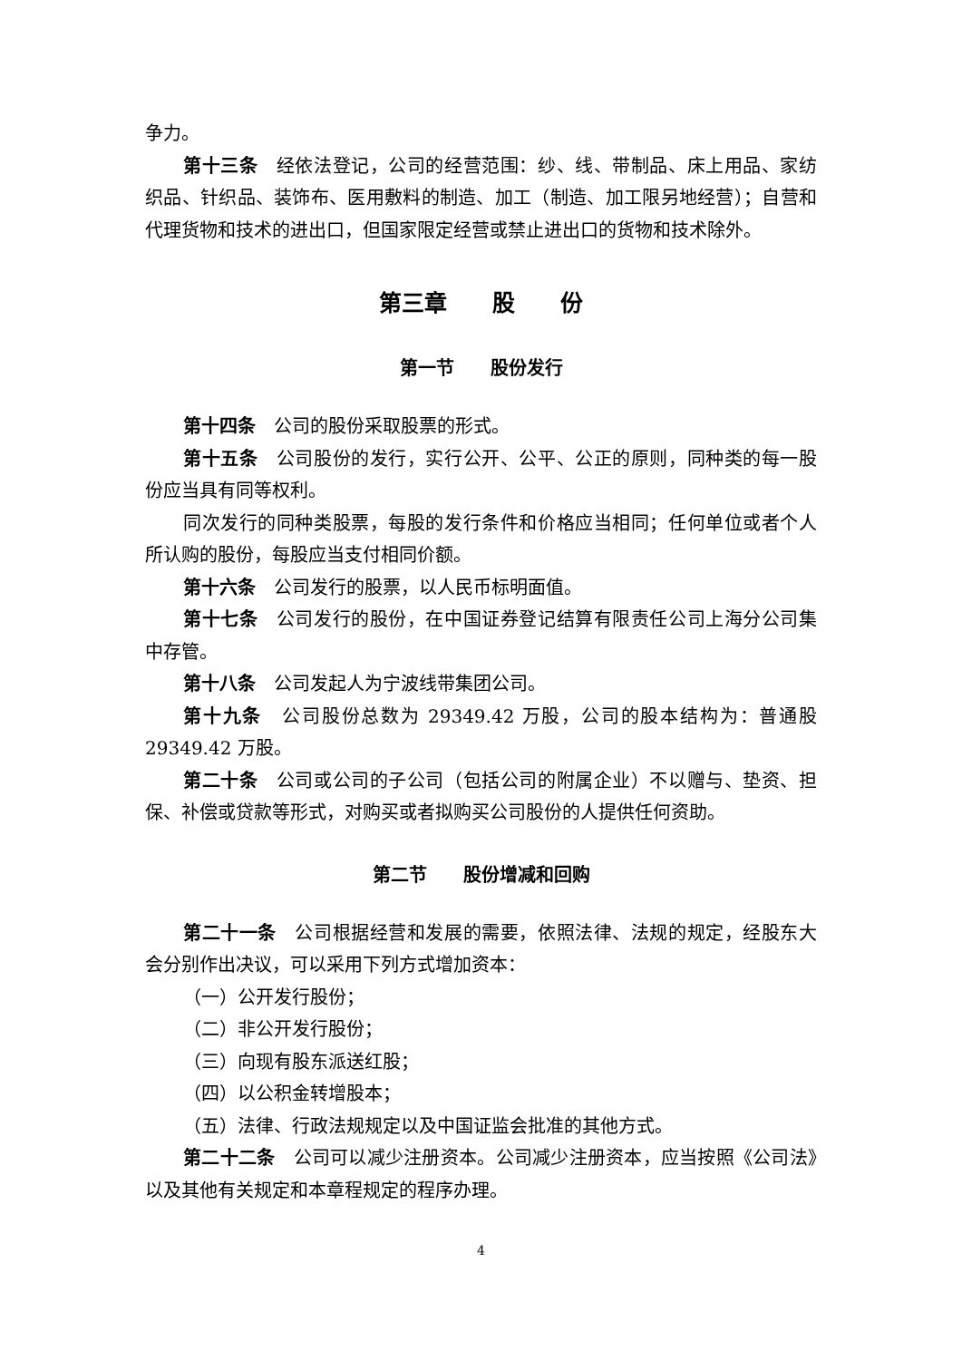争力。
第十三条　经依法登记，公司的经营范围：纱、线、带制品、床上用品、家纺织品、针织品、装饰布、医用敷料的制造、加工（制造、加工限另地经营）；自营和代理货物和技术的进出口，但国家限定经营或禁止进出口的货物和技术除外。
第三章　　股　　份
第一节　　股份发行
第十四条　公司的股份采取股票的形式。
第十五条　公司股份的发行，实行公开、公平、公正的原则，同种类的每一股份应当具有同等权利。
同次发行的同种类股票，每股的发行条件和价格应当相同；任何单位或者个人所认购的股份，每股应当支付相同价额。
第十六条　公司发行的股票，以人民币标明面值。
第十七条　公司发行的股份，在中国证券登记结算有限责任公司上海分公司集中存管。
第十八条　公司发起人为宁波线带集团公司。
第十九条　公司股份总数为 29349.42 万股，公司的股本结构为：普通股 29349.42 万股。
第二十条　公司或公司的子公司（包括公司的附属企业）不以赠与、垫资、担保、补偿或贷款等形式，对购买或者拟购买公司股份的人提供任何资助。
第二节　　股份增减和回购
第二十一条　公司根据经营和发展的需要，依照法律、法规的规定，经股东大会分别作出决议，可以采用下列方式增加资本：
（一）公开发行股份；
（二）非公开发行股份；
（三）向现有股东派送红股；
（四）以公积金转增股本；
（五）法律、行政法规规定以及中国证监会批准的其他方式。
第二十二条　公司可以减少注册资本。公司减少注册资本，应当按照《公司法》以及其他有关规定和本章程规定的程序办理。
4